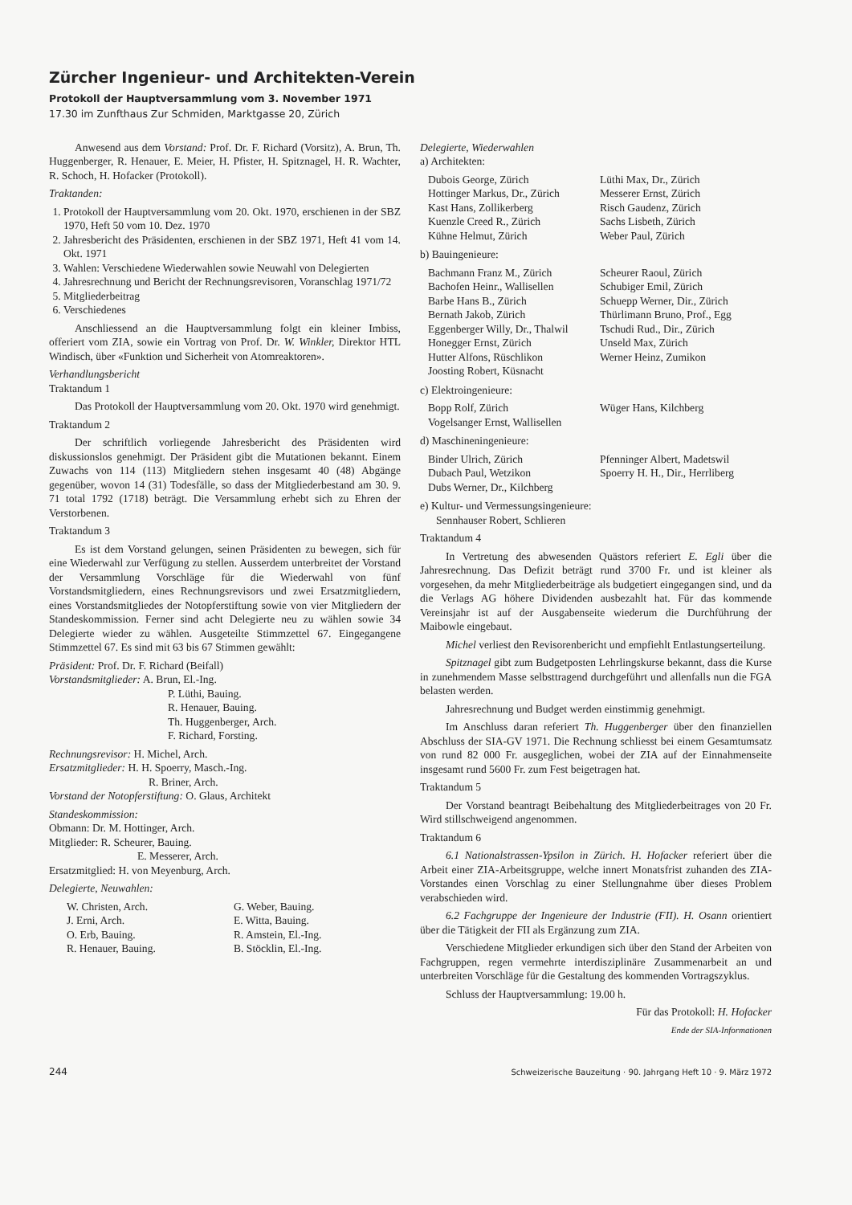Zürcher Ingenieur- und Architekten-Verein
Protokoll der Hauptversammlung vom 3. November 1971
17.30 im Zunfthaus Zur Schmiden, Marktgasse 20, Zürich
Anwesend aus dem Vorstand: Prof. Dr. F. Richard (Vorsitz), A. Brun, Th. Huggenberger, R. Henauer, E. Meier, H. Pfister, H. Spitznagel, H. R. Wachter, R. Schoch, H. Hofacker (Protokoll).
Traktanden:
1. Protokoll der Hauptversammlung vom 20. Okt. 1970, erschienen in der SBZ 1970, Heft 50 vom 10. Dez. 1970
2. Jahresbericht des Präsidenten, erschienen in der SBZ 1971, Heft 41 vom 14. Okt. 1971
3. Wahlen: Verschiedene Wiederwahlen sowie Neuwahl von Delegierten
4. Jahresrechnung und Bericht der Rechnungsrevisoren, Voranschlag 1971/72
5. Mitgliederbeitrag
6. Verschiedenes
Anschliessend an die Hauptversammlung folgt ein kleiner Imbiss, offeriert vom ZIA, sowie ein Vortrag von Prof. Dr. W. Winkler, Direktor HTL Windisch, über «Funktion und Sicherheit von Atomreaktoren».
Verhandlungsbericht
Traktandum 1
Das Protokoll der Hauptversammlung vom 20. Okt. 1970 wird genehmigt.
Traktandum 2
Der schriftlich vorliegende Jahresbericht des Präsidenten wird diskussionslos genehmigt. Der Präsident gibt die Mutationen bekannt. Einem Zuwachs von 114 (113) Mitgliedern stehen insgesamt 40 (48) Abgänge gegenüber, wovon 14 (31) Todesfälle, so dass der Mitgliederbestand am 30. 9. 71 total 1792 (1718) beträgt. Die Versammlung erhebt sich zu Ehren der Verstorbenen.
Traktandum 3
Es ist dem Vorstand gelungen, seinen Präsidenten zu bewegen, sich für eine Wiederwahl zur Verfügung zu stellen. Ausserdem unterbreitet der Vorstand der Versammlung Vorschläge für die Wiederwahl von fünf Vorstandsmitgliedern, eines Rechnungsrevisors und zwei Ersatzmitgliedern, eines Vorstandsmitgliedes der Notopferstiftung sowie von vier Mitgliedern der Standeskommission. Ferner sind acht Delegierte neu zu wählen sowie 34 Delegierte wieder zu wählen. Ausgeteilte Stimmzettel 67. Eingegangene Stimmzettel 67. Es sind mit 63 bis 67 Stimmen gewählt:
Präsident: Prof. Dr. F. Richard (Beifall)
Vorstandsmitglieder: A. Brun, El.-Ing.
P. Lüthi, Bauing.
R. Henauer, Bauing.
Th. Huggenberger, Arch.
F. Richard, Forsting.
Rechnungsrevisor: H. Michel, Arch.
Ersatzmitglieder: H. H. Spoerry, Masch.-Ing.
R. Briner, Arch.
Vorstand der Notopferstiftung: O. Glaus, Architekt
Standeskommission:
Obmann: Dr. M. Hottinger, Arch.
Mitglieder: R. Scheurer, Bauing.
E. Messerer, Arch.
Ersatzmitglied: H. von Meyenburg, Arch.
Delegierte, Neuwahlen:
W. Christen, Arch. G. Weber, Bauing. J. Erni, Arch. E. Witta, Bauing. O. Erb, Bauing. R. Amstein, El.-Ing. R. Henauer, Bauing. B. Stöcklin, El.-Ing.
Delegierte, Wiederwahlen
a) Architekten:
Dubois George, Zürich Lüthi Max, Dr., Zürich Hottinger Markus, Dr., Zürich Messerer Ernst, Zürich Kast Hans, Zollikerberg Risch Gaudenz, Zürich Kuenzle Creed R., Zürich Sachs Lisbeth, Zürich Kühne Helmut, Zürich Weber Paul, Zürich
b) Bauingenieure:
Bachmann Franz M., Zürich Scheurer Raoul, Zürich Bachofen Heinr., Wallisellen Schubiger Emil, Zürich Barbe Hans B., Zürich Schuepp Werner, Dir., Zürich Bernath Jakob, Zürich Thürlimann Bruno, Prof., Egg Eggenberger Willy, Dr., Thalwil Tschudi Rud., Dir., Zürich Honegger Ernst, Zürich Unseld Max, Zürich Hutter Alfons, Rüschlikon Werner Heinz, Zumikon Joosting Robert, Küsnacht
c) Elektroingenieure:
Bopp Rolf, Zürich Wüger Hans, Kilchberg Vogelsanger Ernst, Wallisellen
d) Maschineningenieure:
Binder Ulrich, Zürich Pfenninger Albert, Madetswil Dubach Paul, Wetzikon Spoerry H. H., Dir., Herrliberg Dubs Werner, Dr., Kilchberg
e) Kultur- und Vermessungsingenieure:
Sennhauser Robert, Schlieren
Traktandum 4
In Vertretung des abwesenden Quästors referiert E. Egli über die Jahresrechnung. Das Defizit beträgt rund 3700 Fr. und ist kleiner als vorgesehen, da mehr Mitgliederbeiträge als budgetiert eingegangen sind, und da die Verlags AG höhere Dividenden ausbezahlt hat. Für das kommende Vereinsjahr ist auf der Ausgabenseite wiederum die Durchführung der Maibowle eingebaut.
Michel verliest den Revisorenbericht und empfiehlt Entlastungserteilung.
Spitznagel gibt zum Budgetposten Lehrlingskurse bekannt, dass die Kurse in zunehmendem Masse selbsttragend durchgeführt und allenfalls nun die FGA belasten werden.
Jahresrechnung und Budget werden einstimmig genehmigt.
Im Anschluss daran referiert Th. Huggenberger über den finanziellen Abschluss der SIA-GV 1971. Die Rechnung schliesst bei einem Gesamtumsatz von rund 82 000 Fr. ausgeglichen, wobei der ZIA auf der Einnahmenseite insgesamt rund 5600 Fr. zum Fest beigetragen hat.
Traktandum 5
Der Vorstand beantragt Beibehaltung des Mitgliederbeitrages von 20 Fr. Wird stillschweigend angenommen.
Traktandum 6
6.1 Nationalstrassen-Ypsilon in Zürich. H. Hofacker referiert über die Arbeit einer ZIA-Arbeitsgruppe, welche innert Monatsfrist zuhanden des ZIA-Vorstandes einen Vorschlag zu einer Stellungnahme über dieses Problem verabschieden wird.
6.2 Fachgruppe der Ingenieure der Industrie (FII). H. Osann orientiert über die Tätigkeit der FII als Ergänzung zum ZIA.
Verschiedene Mitglieder erkundigen sich über den Stand der Arbeiten von Fachgruppen, regen vermehrte interdisziplinäre Zusammenarbeit an und unterbreiten Vorschläge für die Gestaltung des kommenden Vortragszyklus.
Schluss der Hauptversammlung: 19.00 h.
Für das Protokoll: H. Hofacker
Ende der SIA-Informationen
244 Schweizerische Bauzeitung · 90. Jahrgang Heft 10 · 9. März 1972